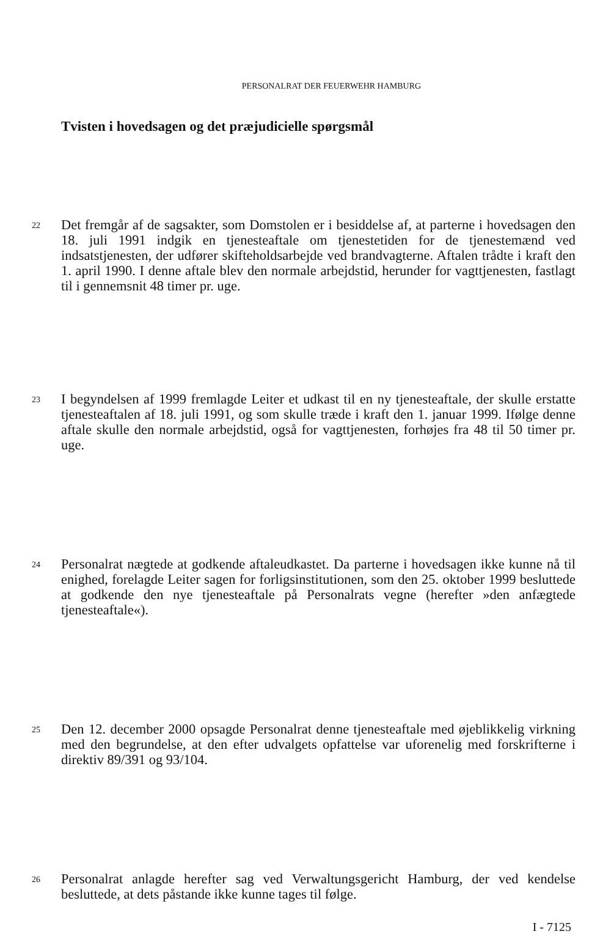PERSONALRAT DER FEUERWEHR HAMBURG
Tvisten i hovedsagen og det præjudicielle spørgsmål
22
Det fremgår af de sagsakter, som Domstolen er i besiddelse af, at parterne i hovedsagen den 18. juli 1991 indgik en tjenesteaftale om tjenestetiden for de tjenestemænd ved indsatstjenesten, der udfører skifteholdsarbejde ved brandvagterne. Aftalen trådte i kraft den 1. april 1990. I denne aftale blev den normale arbejdstid, herunder for vagttjenesten, fastlagt til i gennemsnit 48 timer pr. uge.
23
I begyndelsen af 1999 fremlagde Leiter et udkast til en ny tjenesteaftale, der skulle erstatte tjenesteaftalen af 18. juli 1991, og som skulle træde i kraft den 1. januar 1999. Ifølge denne aftale skulle den normale arbejdstid, også for vagttjenesten, forhøjes fra 48 til 50 timer pr. uge.
24
Personalrat nægtede at godkende aftaleudkastet. Da parterne i hovedsagen ikke kunne nå til enighed, forelagde Leiter sagen for forligsinstitutionen, som den 25. oktober 1999 besluttede at godkende den nye tjenesteaftale på Personalrats vegne (herefter »den anfægtede tjenesteaftale«).
25
Den 12. december 2000 opsagde Personalrat denne tjenesteaftale med øjeblikkelig virkning med den begrundelse, at den efter udvalgets opfattelse var uforenelig med forskrifterne i direktiv 89/391 og 93/104.
26
Personalrat anlagde herefter sag ved Verwaltungsgericht Hamburg, der ved kendelse besluttede, at dets påstande ikke kunne tages til følge.
I - 7125